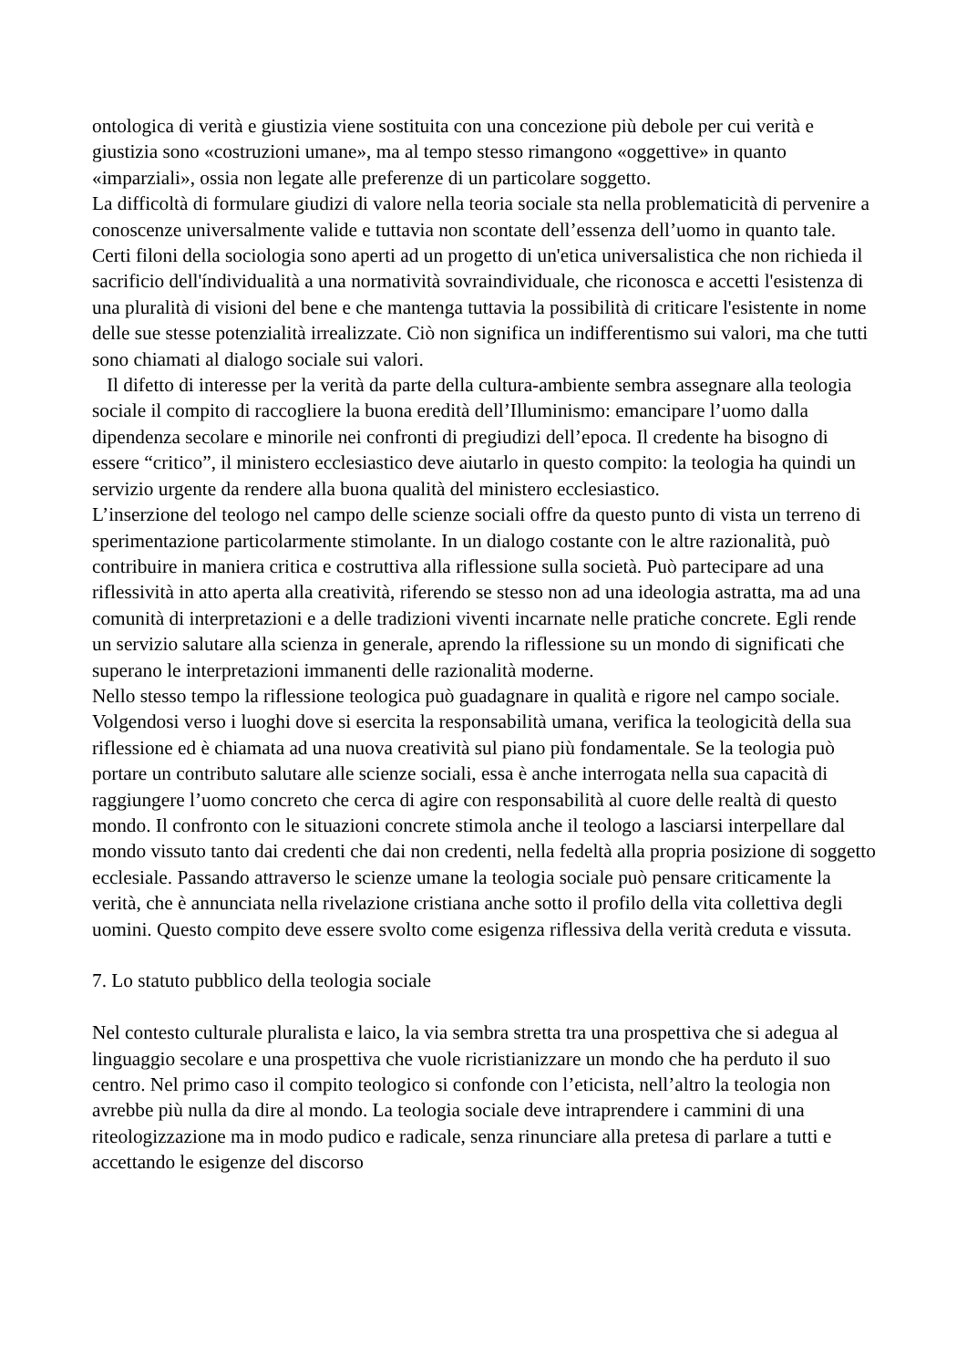ontologica di verità e giustizia viene sostituita con una concezione più debole per cui verità e giustizia sono «costruzioni umane», ma al tempo stesso rimangono «oggettive» in quanto «imparziali», ossia non legate alle preferenze di un particolare soggetto.
La difficoltà di formulare giudizi di valore nella teoria sociale sta nella problematicità di pervenire a conoscenze universalmente valide e tuttavia non scontate dell’essenza dell’uomo in quanto tale. Certi filoni della sociologia sono aperti ad un progetto di un'etica universalistica che non richieda il sacrificio dell'índividualità a una normatività sovraindividuale, che riconosca e accetti l'esistenza di una pluralità di visioni del bene e che mantenga tuttavia la possibilità di criticare l'esistente in nome delle sue stesse potenzialità irrealizzate. Ciò non significa un indifferentismo sui valori, ma che tutti sono chiamati al dialogo sociale sui valori.
Il difetto di interesse per la verità da parte della cultura-ambiente sembra assegnare alla teologia sociale il compito di raccogliere la buona eredità dell’Illuminismo: emancipare l’uomo dalla dipendenza secolare e minorile nei confronti di pregiudizi dell’epoca. Il credente ha bisogno di essere “critico”, il ministero ecclesiastico deve aiutarlo in questo compito: la teologia ha quindi un servizio urgente da rendere alla buona qualità del ministero ecclesiastico.
L’inserzione del teologo nel campo delle scienze sociali offre da questo punto di vista un terreno di sperimentazione particolarmente stimolante. In un dialogo costante con le altre razionalità, può contribuire in maniera critica e costruttiva alla riflessione sulla società. Può partecipare ad una riflessività in atto aperta alla creatività, riferendo se stesso non ad una ideologia astratta, ma ad una comunità di interpretazioni e a delle tradizioni viventi incarnate nelle pratiche concrete. Egli rende un servizio salutare alla scienza in generale, aprendo la riflessione su un mondo di significati che superano le interpretazioni immanenti delle razionalità moderne.
Nello stesso tempo la riflessione teologica può guadagnare in qualità e rigore nel campo sociale. Volgendosi verso i luoghi dove si esercita la responsabilità umana, verifica la teologicità della sua riflessione ed è chiamata ad una nuova creatività sul piano più fondamentale. Se la teologia può portare un contributo salutare alle scienze sociali, essa è anche interrogata nella sua capacità di raggiungere l’uomo concreto che cerca di agire con responsabilità al cuore delle realtà di questo mondo. Il confronto con le situazioni concrete stimola anche il teologo a lasciarsi interpellare dal mondo vissuto tanto dai credenti che dai non credenti, nella fedeltà alla propria posizione di soggetto ecclesiale. Passando attraverso le scienze umane la teologia sociale può pensare criticamente la verità, che è annunciata nella rivelazione cristiana anche sotto il profilo della vita collettiva degli uomini. Questo compito deve essere svolto come esigenza riflessiva della verità creduta e vissuta.
7. Lo statuto pubblico della teologia sociale
Nel contesto culturale pluralista e laico, la via sembra stretta tra una prospettiva che si adegua al linguaggio secolare e una prospettiva che vuole ricristianizzare un mondo che ha perduto il suo centro. Nel primo caso il compito teologico si confonde con l’eticista, nell’altro la teologia non avrebbe più nulla da dire al mondo. La teologia sociale deve intraprendere i cammini di una riteologizzazione ma in modo pudico e radicale, senza rinunciare alla pretesa di parlare a tutti e accettando le esigenze del discorso